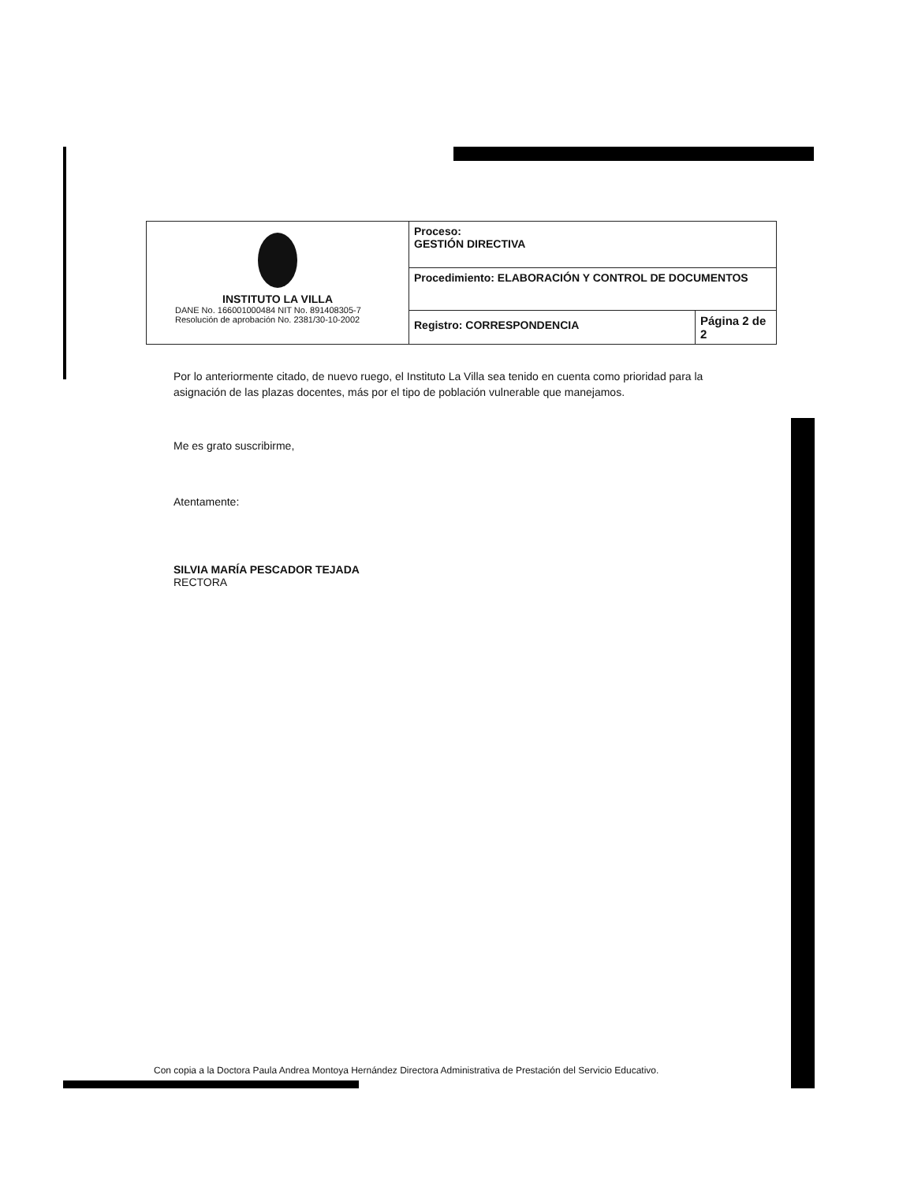| INSTITUTO LA VILLA DANE No. 166001000484 NIT No. 891408305-7 Resolución de aprobación No. 2381/30-10-2002 | Proceso: GESTIÓN DIRECTIVA | |
| | Procedimiento: ELABORACIÓN Y CONTROL DE DOCUMENTOS | |
| | Registro: CORRESPONDENCIA | Página 2 de 2 |
Por lo anteriormente citado, de nuevo ruego, el Instituto La Villa sea tenido en cuenta como prioridad para la asignación de las plazas docentes, más por el tipo de población vulnerable que manejamos.
Me es grato suscribirme,
Atentamente:
SILVIA MARÍA PESCADOR TEJADA
RECTORA
Con copia a la Doctora Paula Andrea Montoya Hernández Directora Administrativa de Prestación del Servicio Educativo.